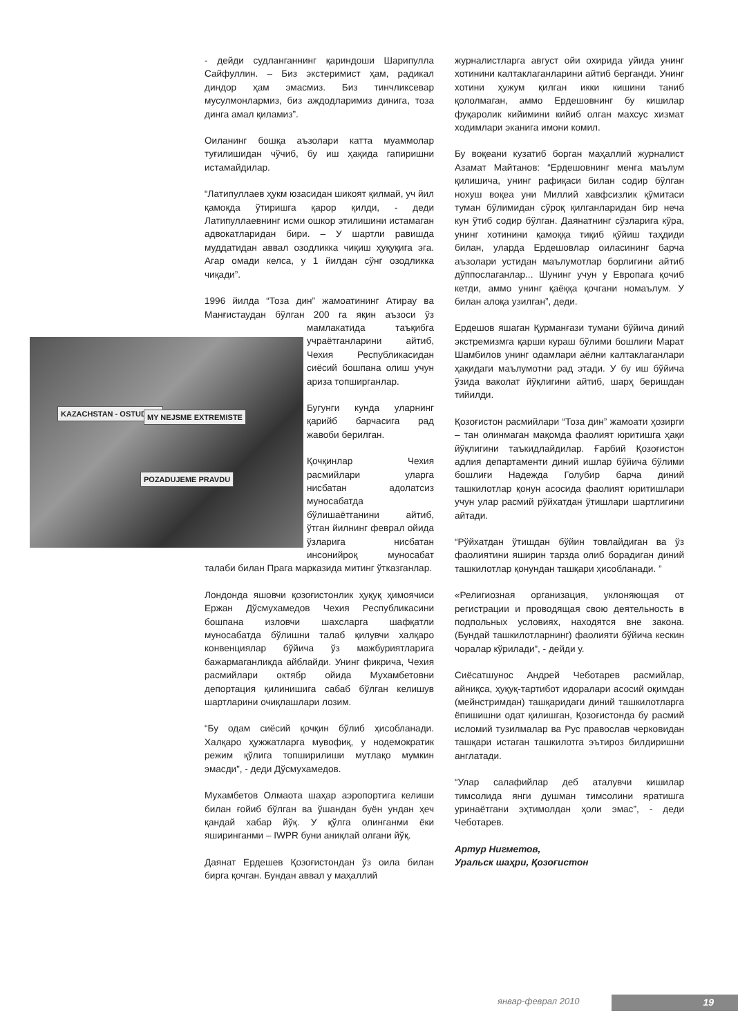KAZACHSTAN - OSTUDA!!! MY NEJSME EXTREMISTE
POZADUJEME PRAVDU
- дейди судланганнинг қариндоши Шарипулла Сайфуллин. – Биз экстеримист ҳам, радикал диндор ҳам эмасмиз. Биз тинчликсевар мусулмонлармиз, биз аждодларимиз динига, тоза динга амал қиламиз”.
Оиланинг бошқа аъзолари катта муаммолар туғилишидан чўчиб, бу иш ҳақида гапиришни истамайдилар.
“Латипуллаев ҳукм юзасидан шикоят қилмай, уч йил қамоқда ўтиришга қарор қилди, - деди Латипуллаевнинг исми ошкор этилишини истамаган адвокатларидан бири. – У шартли равишда муддатидан аввал озодликка чиқиш ҳуқуқига эга. Агар омади келса, у 1 йилдан сўнг озодликка чиқади”.
1996 йилда “Тоза дин” жамоатининг Атирау ва Манғистаудан бўлган 200 га яқин аъзо си ўз мамлакатида таъқибга учраётганларини айтиб, Чехия Республикасидан сиёсий бошпана олиш учун ариза топширганлар.
Бугунги кунда уларнинг қарийб барчасига рад жавоби берилган.
Қочқинлар Чехия расмийлари уларга нисбатан адолатсиз муносабатда бўлишаётганини айтиб, ўтган йилнинг феврал ойида ўзларига нисбатан инсонийроқ муносабат талаби билан Прага марказида митинг ўтказганлар.
Лондонда яшовчи қозоғистонлик ҳуқуқ ҳимоячиси Ержан Дўсмухамедов Чехия Республикасини бошпана изловчи шахсларга шафқатли муносабатда бўлишни талаб қилувчи халқаро конвенциялар бўйича ўз мажбуриятларига бажармаганликда айблайди. Унинг фикрича, Чехия расмийлари октябр ойида Мухамбетовни депортация қилинишига сабаб бўлган келишув шартларини очиқлашлари лозим.
“Бу одам сиёсий қочқин бўлиб ҳисобланади. Халқаро ҳужжатларга мувофиқ, у нодемократик режим қўлига топширилиши мутлақо мумкин эмасди”, - деди Дўсмухамедов.
Мухамбетов Олмаота шаҳар аэропортига келиши билан ғойиб бўлган ва ўшандан буён ундан ҳеч қандай хабар йўқ. У қўлга олинганми ёки яширинганми – IWPR буни аниқлай олгани йўқ.
Даянат Ердешев Қозоғистондан ўз оила билан бирга қочган. Бундан аввал у маҳаллий
журналистларга август ойи охирида уйида унинг хотинини калтаклаганларини айтиб берганди. Унинг хотини ҳужум қилган икки кишини таниб қололмаган, аммо Ердешовнинг бу кишилар фуқаролик кийимини кийиб олган махсус хизмат ходимлари эканига имони комил.
Бу воқеани кузатиб борган маҳаллий журналист Азамат Майтанов: “Ердешовнинг менга маълум қилишича, унинг рафиқаси билан содир бўлган нохуш воқеа уни Миллий хавфсизлик қўмитаси туман бўлимидан сўроқ қилганларидан бир неча кун ўтиб содир бўлган. Даянатнинг сўзларига кўра, унинг хотинини қамоққа тиқиб қўйиш таҳдиди билан, уларда Ердешовлар оиласининг барча аъзолари устидан маълумотлар борлигини айтиб дўппослаганлар... Шунинг учун у Европага қочиб кетди, аммо унинг қаёққа қочгани номаълум. У билан алоқа узилган”, деди.
Ердешов яшаган Қурманғази тумани бўйича диний экстремизмга қарши кураш бўлими бошлиғи Марат Шамбилов унинг одамлари аёлни калтаклаганлари ҳақидаги маълумотни рад этади. У бу иш бўйича ўзида ваколат йўқлигини айтиб, шарҳ беришдан тийилди.
Қозоғистон расмийлари “Тоза дин” жамоати ҳозирги – тан олинмаган мақомда фаолият юритишга ҳақи йўқлигини таъкидлайдилар. Ғарбий Қозоғистон адлия департаменти диний ишлар бўйича бўлими бошлиғи Надежда Голубир барча диний ташкилотлар қонун асосида фаолият юритишлари учун улар расмий рўйхатдан ўтишлари шартлигини айтади.
“Рўйхатдан ўтишдан бўйин товлайдиган ва ўз фаолиятини яширин тарзда олиб борадиган диний ташкилотлар қонундан ташқари ҳисобланади. ”
«Религиозная организация, уклоняющая от регистрации и проводящая свою деятельность в подпольных условиях, находятся вне закона. (Бундай ташкилотларнинг) фаолияти бўйича кескин чоралар кўрилади”, - дейди у.
Сиёсатшунос Андрей Чеботарев расмийлар, айниқса, ҳуқуқ-тартибот идоралари асосий оқимдан (мейнстримдан) ташқаридаги диний ташкилотларга ёпишишни одат қилишган, Қозоғистонда бу расмий исломий тузилмалар ва Рус православ черковидан ташқари истаган ташкилотга эътироз билдиришни англатади.
“Улар салафийлар деб аталувчи кишилар тимсолида янги душман тимсолини яратишга уринаётгани эҳтимолдан ҳоли эмас”, - деди Чеботарев.
Артур Нигметов,
Уральск шаҳри, Қозоғистон
январ-феврал 2010 19